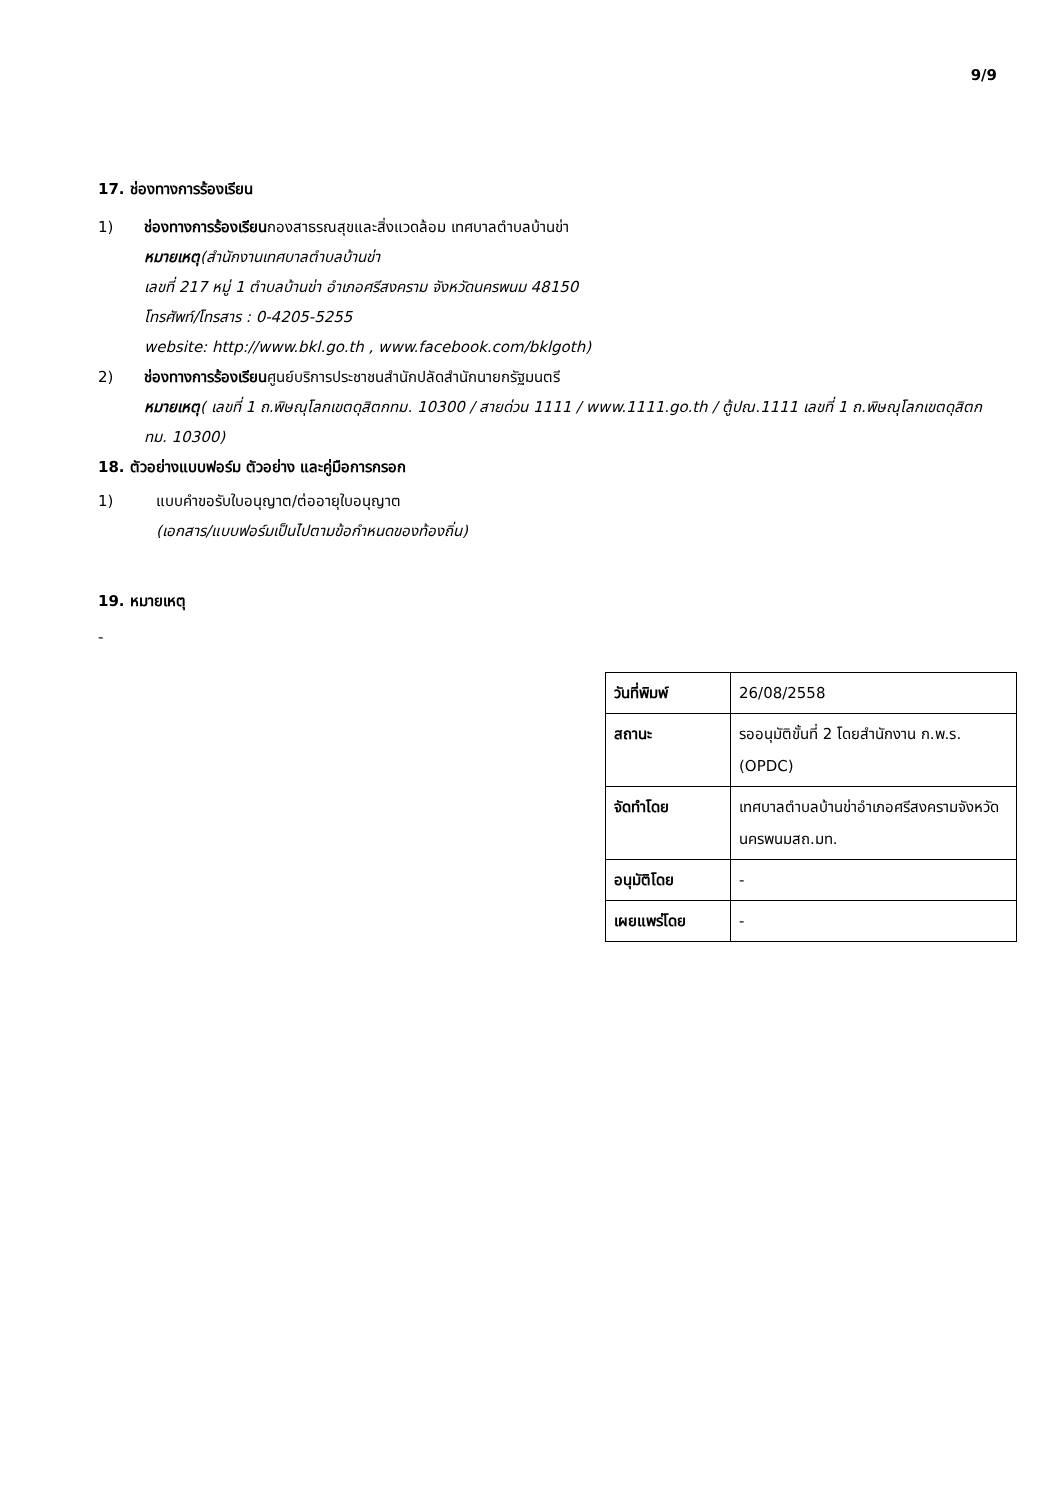9/9
17. ช่องทางการร้องเรียน
1) ช่องทางการร้องเรียนกองสาธรณสุขและสิ่งแวดล้อม เทศบาลตำบลบ้านข่า
หมายเหตุ(สำนักงานเทศบาลตำบลบ้านข่า
เลขที่ 217 หมู่ 1 ตำบลบ้านข่า อำเภอศรีสงคราม จังหวัดนครพนม 48150
โทรศัพท์/โทรสาร : 0-4205-5255
website: http://www.bkl.go.th , www.facebook.com/bklgoth)
2) ช่องทางการร้องเรียนศูนย์บริการประชาชนสำนักปลัดสำนักนายกรัฐมนตรี
หมายเหตุ( เลขที่ 1 ถ.พิษณุโลกเขตดุสิตกทม. 10300 / สายด่วน 1111 / www.1111.go.th / ตู้ปณ.1111 เลขที่ 1 ถ.พิษณุโลกเขตดุสิตกทม. 10300)
18. ตัวอย่างแบบฟอร์ม ตัวอย่าง และคู่มือการกรอก
1) แบบคำขอรับใบอนุญาต/ต่ออายุใบอนุญาต
(เอกสาร/แบบฟอร์มเป็นไปตามข้อกำหนดของท้องถิ่น)
19. หมายเหตุ
-
| วันที่พิมพ์ | 26/08/2558 |
| สถานะ | รออนุมัติขั้นที่ 2 โดยสำนักงาน ก.พ.ร. (OPDC) |
| จัดทำโดย | เทศบาลตำบลบ้านข่าอำเภอศรีสงครามจังหวัดนครพนมสถ.มท. |
| อนุมัติโดย | - |
| เผยแพร่โดย | - |